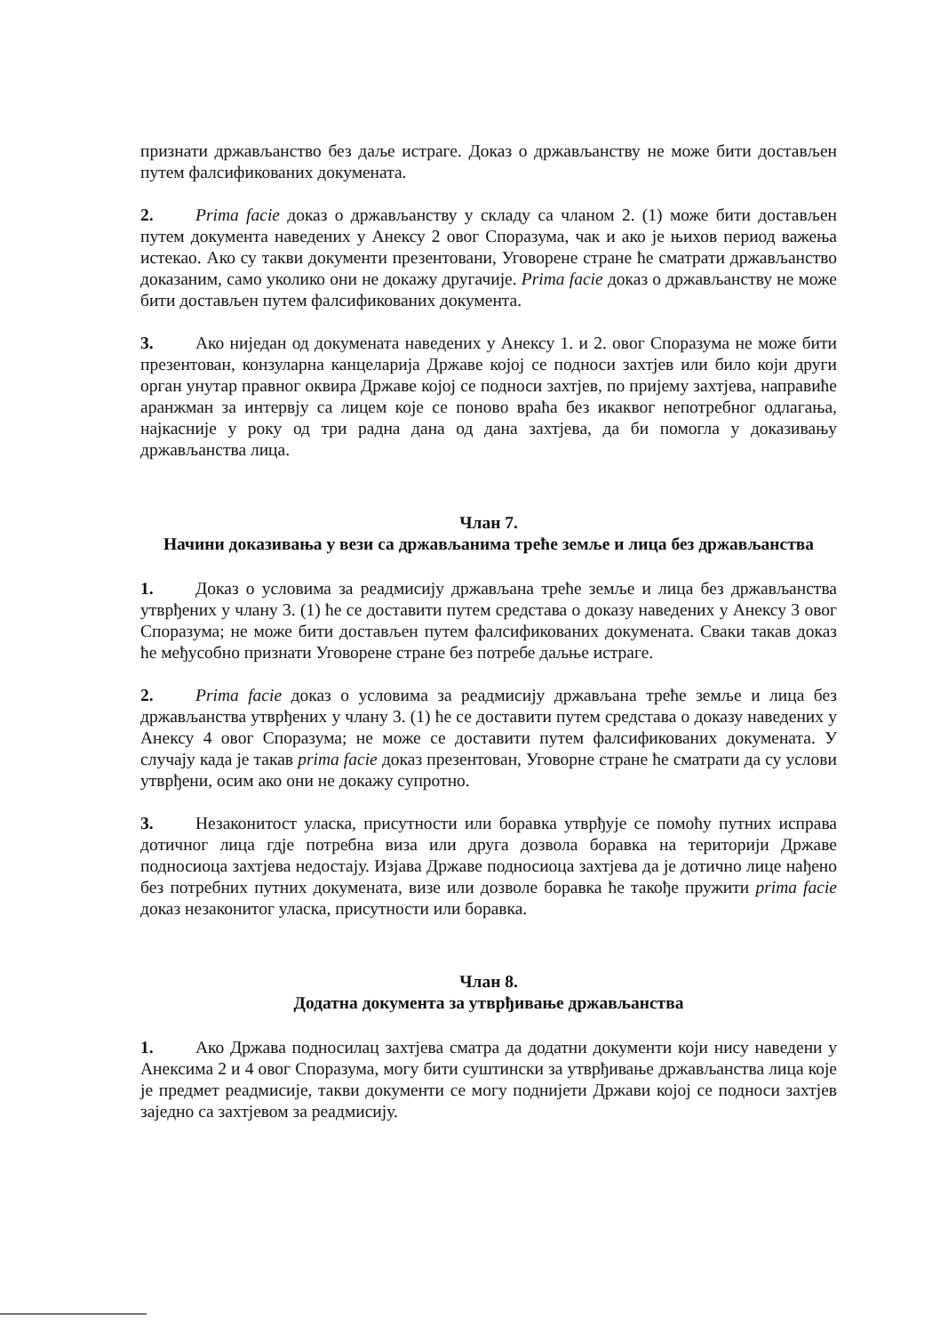признати држављанство без даље истраге. Доказ о држављанству не може бити достављен путем фалсификованих докумената.
2. Prima facie доказ о држављанству у складу са чланом 2. (1) може бити достављен путем документа наведених у Анексу 2 овог Споразума, чак и ако је њихов период важења истекао. Ако су такви документи презентовани, Уговорене стране ће сматрати држављанство доказаним, само уколико они не докажу другачије. Prima facie доказ о држављанству не може бити достављен путем фалсификованих документа.
3. Ако ниједан од докумената наведених у Анексу 1. и 2. овог Споразума не може бити презентован, конзуларна канцеларија Државе којој се подноси захтјев или било који други орган унутар правног оквира Државе којој се подноси захтјев, по пријему захтјева, направиће аранжман за интервју са лицем које се поново враћа без икаквог непотребног одлагања, најкасније у року од три радна дана од дана захтјева, да би помогла у доказивању држављанства лица.
Члан 7.
Начини доказивања у вези са држављанима треће земље и лица без држављанства
1. Доказ о условима за реадмисију држављана треће земље и лица без држављанства утврђених у члану 3. (1) ће се доставити путем средстава о доказу наведених у Анексу 3 овог Споразума; не може бити достављен путем фалсификованих докумената. Сваки такав доказ ће међусобно признати Уговорене стране без потребе даљње истраге.
2. Prima facie доказ о условима за реадмисију држављана треће земље и лица без држављанства утврђених у члану 3. (1) ће се доставити путем средстава о доказу наведених у Анексу 4 овог Споразума; не може се доставити путем фалсификованих докумената. У случају када је такав prima facie доказ презентован, Уговорне стране ће сматрати да су услови утврђени, осим ако они не докажу супротно.
3. Незаконитост уласка, присутности или боравка утврђује се помоћу путних исправа дотичног лица гдје потребна виза или друга дозвола боравка на територији Државе подносиоца захтјева недостају. Изјава Државе подносиоца захтјева да је дотично лице нађено без потребних путних докумената, визе или дозволе боравка ће такође пружити prima facie доказ незаконитог уласка, присутности или боравка.
Члан 8.
Додатна документа за утврђивање држављанства
1. Ако Држава подносилац захтјева сматра да додатни документи који нису наведени у Анексима 2 и 4 овог Споразума, могу бити суштински за утврђивање држављанства лица које је предмет реадмисије, такви документи се могу поднијети Држави којој се подноси захтјев заједно са захтјевом за реадмисију.